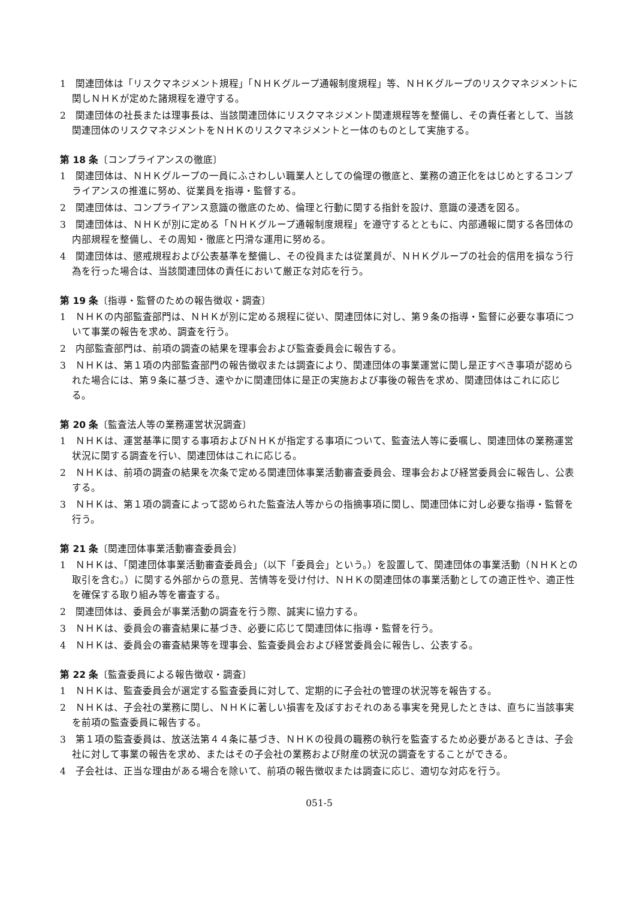1　関連団体は「リスクマネジメント規程」「ＮＨＫグループ通報制度規程」等、ＮＨＫグループのリスクマネジメントに関しＮＨＫが定めた諸規程を遵守する。
2　関連団体の社長または理事長は、当該関連団体にリスクマネジメント関連規程等を整備し、その責任者として、当該関連団体のリスクマネジメントをＮＨＫのリスクマネジメントと一体のものとして実施する。
第 18 条〔コンプライアンスの徹底〕
1　関連団体は、ＮＨＫグループの一員にふさわしい職業人としての倫理の徹底と、業務の適正化をはじめとするコンプライアンスの推進に努め、従業員を指導・監督する。
2　関連団体は、コンプライアンス意識の徹底のため、倫理と行動に関する指針を設け、意識の浸透を図る。
3　関連団体は、ＮＨＫが別に定める「ＮＨＫグループ通報制度規程」を遵守するとともに、内部通報に関する各団体の内部規程を整備し、その周知・徹底と円滑な運用に努める。
4　関連団体は、懲戒規程および公表基準を整備し、その役員または従業員が、ＮＨＫグループの社会的信用を損なう行為を行った場合は、当該関連団体の責任において厳正な対応を行う。
第 19 条〔指導・監督のための報告徴収・調査〕
1　ＮＨＫの内部監査部門は、ＮＨＫが別に定める規程に従い、関連団体に対し、第９条の指導・監督に必要な事項について事業の報告を求め、調査を行う。
2　内部監査部門は、前項の調査の結果を理事会および監査委員会に報告する。
3　ＮＨＫは、第１項の内部監査部門の報告徴収または調査により、関連団体の事業運営に関し是正すべき事項が認められた場合には、第９条に基づき、速やかに関連団体に是正の実施および事後の報告を求め、関連団体はこれに応じる。
第 20 条〔監査法人等の業務運営状況調査〕
1　ＮＨＫは、運営基準に関する事項およびＮＨＫが指定する事項について、監査法人等に委嘱し、関連団体の業務運営状況に関する調査を行い、関連団体はこれに応じる。
2　ＮＨＫは、前項の調査の結果を次条で定める関連団体事業活動審査委員会、理事会および経営委員会に報告し、公表する。
3　ＮＨＫは、第１項の調査によって認められた監査法人等からの指摘事項に関し、関連団体に対し必要な指導・監督を行う。
第 21 条〔関連団体事業活動審査委員会〕
1　ＮＨＫは、「関連団体事業活動審査委員会」（以下「委員会」という。）を設置して、関連団体の事業活動（ＮＨＫとの取引を含む。）に関する外部からの意見、苦情等を受け付け、ＮＨＫの関連団体の事業活動としての適正性や、適正性を確保する取り組み等を審査する。
2　関連団体は、委員会が事業活動の調査を行う際、誠実に協力する。
3　ＮＨＫは、委員会の審査結果に基づき、必要に応じて関連団体に指導・監督を行う。
4　ＮＨＫは、委員会の審査結果等を理事会、監査委員会および経営委員会に報告し、公表する。
第 22 条〔監査委員による報告徴収・調査〕
1　ＮＨＫは、監査委員会が選定する監査委員に対して、定期的に子会社の管理の状況等を報告する。
2　ＮＨＫは、子会社の業務に関し、ＮＨＫに著しい損害を及ぼすおそれのある事実を発見したときは、直ちに当該事実を前項の監査委員に報告する。
3　第１項の監査委員は、放送法第４４条に基づき、ＮＨＫの役員の職務の執行を監査するため必要があるときは、子会社に対して事業の報告を求め、またはその子会社の業務および財産の状況の調査をすることができる。
4　子会社は、正当な理由がある場合を除いて、前項の報告徴収または調査に応じ、適切な対応を行う。
051-5